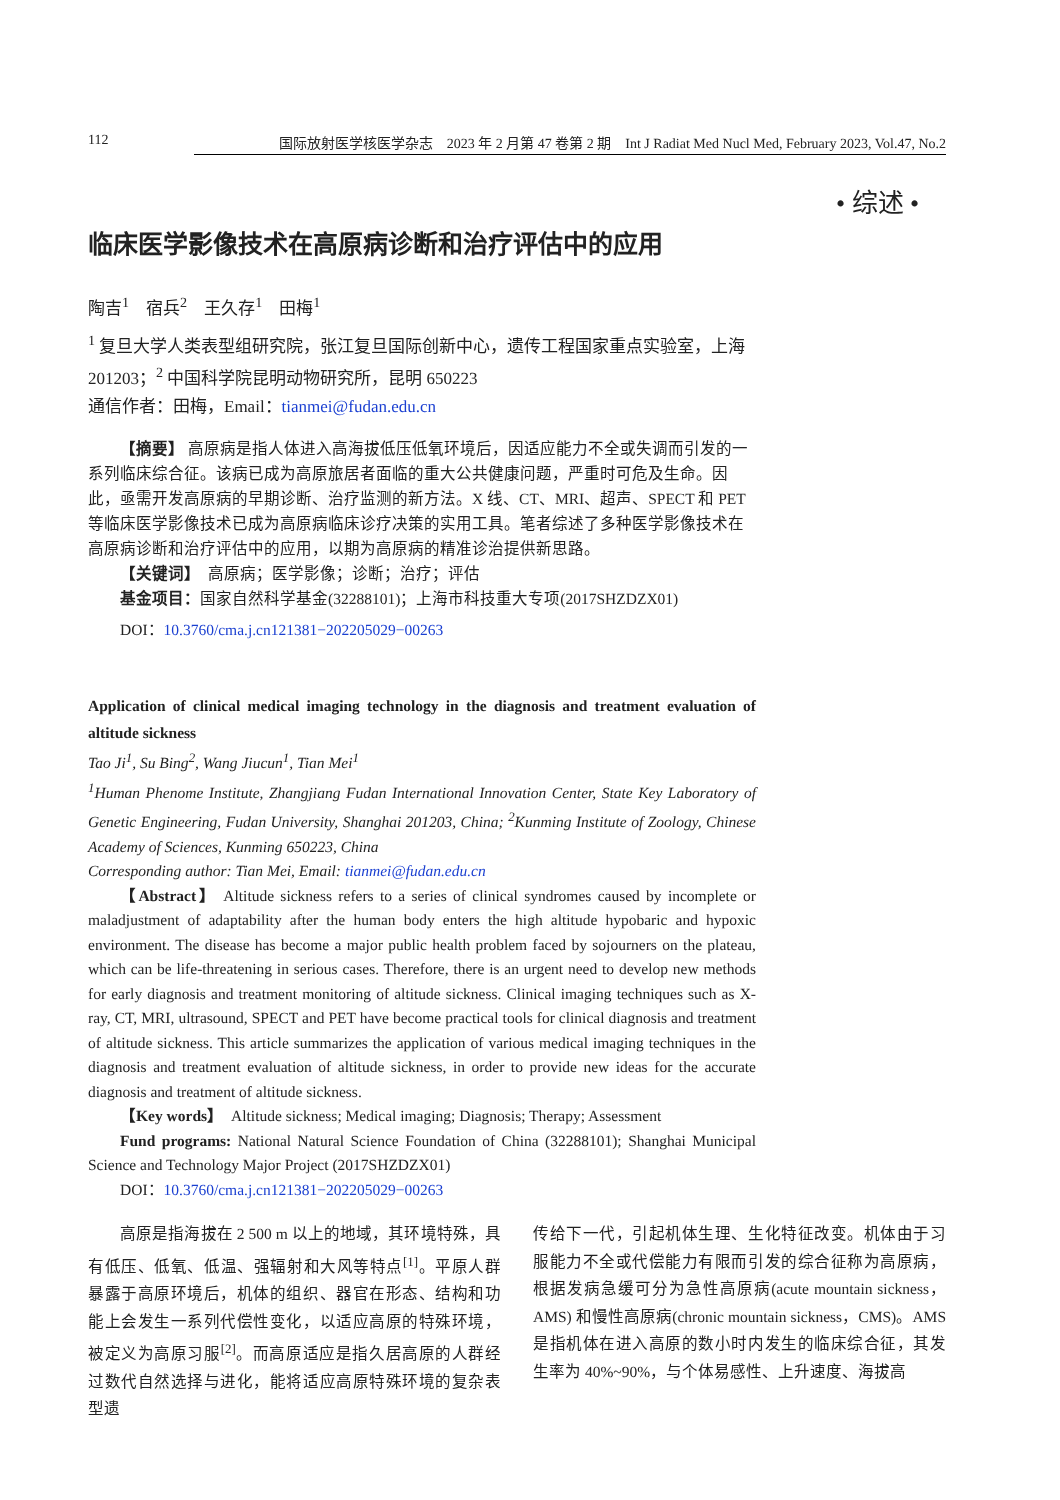112 国际放射医学核医学杂志　2023 年 2 月第 47 卷第 2 期　Int J Radiat Med Nucl Med, February 2023, Vol.47, No.2
• 综述 •
临床医学影像技术在高原病诊断和治疗评估中的应用
陶吉<sup>1</sup>　宿兵<sup>2</sup>　王久存<sup>1</sup>　田梅<sup>1</sup>
<sup>1</sup> 复旦大学人类表型组研究院，张江复旦国际创新中心，遗传工程国家重点实验室，上海 201203；<sup>2</sup> 中国科学院昆明动物研究所，昆明 650223
通信作者：田梅，Email：tianmei@fudan.edu.cn
【摘要】 高原病是指人体进入高海拔低压低氧环境后，因适应能力不全或失调而引发的一系列临床综合征。该病已成为高原旅居者面临的重大公共健康问题，严重时可危及生命。因此，亟需开发高原病的早期诊断、治疗监测的新方法。X 线、CT、MRI、超声、SPECT 和 PET 等临床医学影像技术已成为高原病临床诊疗决策的实用工具。笔者综述了多种医学影像技术在高原病诊断和治疗评估中的应用，以期为高原病的精准诊治提供新思路。
【关键词】　高原病；医学影像；诊断；治疗；评估
基金项目：国家自然科学基金(32288101)；上海市科技重大专项(2017SHZDZX01)
DOI：10.3760/cma.j.cn121381−202205029−00263
Application of clinical medical imaging technology in the diagnosis and treatment evaluation of altitude sickness
Tao Ji<sup>1</sup>, Su Bing<sup>2</sup>, Wang Jiucun<sup>1</sup>, Tian Mei<sup>1</sup>
<sup>1</sup> Human Phenome Institute, Zhangjiang Fudan International Innovation Center, State Key Laboratory of Genetic Engineering, Fudan University, Shanghai 201203, China; <sup>2</sup>Kunming Institute of Zoology, Chinese Academy of Sciences, Kunming 650223, China
Corresponding author: Tian Mei, Email: tianmei@fudan.edu.cn
【Abstract】 Altitude sickness refers to a series of clinical syndromes caused by incomplete or maladjustment of adaptability after the human body enters the high altitude hypobaric and hypoxic environment. The disease has become a major public health problem faced by sojourners on the plateau, which can be life-threatening in serious cases. Therefore, there is an urgent need to develop new methods for early diagnosis and treatment monitoring of altitude sickness. Clinical imaging techniques such as X-ray, CT, MRI, ultrasound, SPECT and PET have become practical tools for clinical diagnosis and treatment of altitude sickness. This article summarizes the application of various medical imaging techniques in the diagnosis and treatment evaluation of altitude sickness, in order to provide new ideas for the accurate diagnosis and treatment of altitude sickness.
【Key words】　Altitude sickness; Medical imaging; Diagnosis; Therapy; Assessment
Fund programs: National Natural Science Foundation of China (32288101); Shanghai Municipal Science and Technology Major Project (2017SHZDZX01)
DOI：10.3760/cma.j.cn121381−202205029−00263
高原是指海拔在 2 500 m 以上的地域，其环境特殊，具有低压、低氧、低温、强辐射和大风等特点<sup>[1]</sup>。平原人群暴露于高原环境后，机体的组织、器官在形态、结构和功能上会发生一系列代偿性变化，以适应高原的特殊环境，被定义为高原习服<sup>[2]</sup>。而高原适应是指久居高原的人群经过数代自然选择与进化，能将适应高原特殊环境的复杂表型遗
传给下一代，引起机体生理、生化特征改变。机体由于习服能力不全或代偿能力有限而引发的综合征称为高原病，根据发病急缓可分为急性高原病(acute mountain sickness，AMS) 和慢性高原病(chronic mountain sickness，CMS)。AMS 是指机体在进入高原的数小时内发生的临床综合征，其发生率为 40%~90%，与个体易感性、上升速度、海拔高